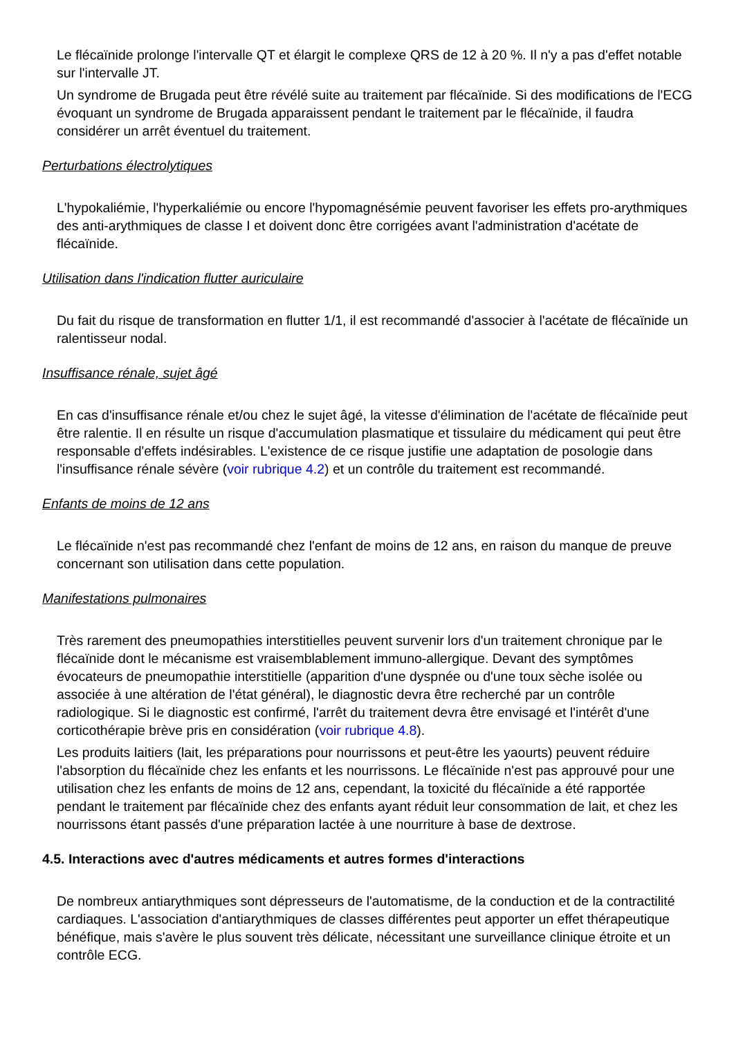Le flécaïnide prolonge l'intervalle QT et élargit le complexe QRS de 12 à 20 %. Il n'y a pas d'effet notable sur l'intervalle JT.
Un syndrome de Brugada peut être révélé suite au traitement par flécaïnide. Si des modifications de l'ECG évoquant un syndrome de Brugada apparaissent pendant le traitement par le flécaïnide, il faudra considérer un arrêt éventuel du traitement.
Perturbations électrolytiques
L'hypokaliémie, l'hyperkaliémie ou encore l'hypomagnésémie peuvent favoriser les effets pro-arythmiques des anti-arythmiques de classe I et doivent donc être corrigées avant l'administration d'acétate de flécaïnide.
Utilisation dans l'indication flutter auriculaire
Du fait du risque de transformation en flutter 1/1, il est recommandé d'associer à l'acétate de flécaïnide un ralentisseur nodal.
Insuffisance rénale, sujet âgé
En cas d'insuffisance rénale et/ou chez le sujet âgé, la vitesse d'élimination de l'acétate de flécaïnide peut être ralentie. Il en résulte un risque d'accumulation plasmatique et tissulaire du médicament qui peut être responsable d'effets indésirables. L'existence de ce risque justifie une adaptation de posologie dans l'insuffisance rénale sévère (voir rubrique 4.2) et un contrôle du traitement est recommandé.
Enfants de moins de 12 ans
Le flécaïnide n'est pas recommandé chez l'enfant de moins de 12 ans, en raison du manque de preuve concernant son utilisation dans cette population.
Manifestations pulmonaires
Très rarement des pneumopathies interstitielles peuvent survenir lors d'un traitement chronique par le flécaïnide dont le mécanisme est vraisemblablement immuno-allergique. Devant des symptômes évocateurs de pneumopathie interstitielle (apparition d'une dyspnée ou d'une toux sèche isolée ou associée à une altération de l'état général), le diagnostic devra être recherché par un contrôle radiologique. Si le diagnostic est confirmé, l'arrêt du traitement devra être envisagé et l'intérêt d'une corticothérapie brève pris en considération (voir rubrique 4.8).
Les produits laitiers (lait, les préparations pour nourrissons et peut-être les yaourts) peuvent réduire l'absorption du flécaïnide chez les enfants et les nourrissons. Le flécaïnide n'est pas approuvé pour une utilisation chez les enfants de moins de 12 ans, cependant, la toxicité du flécaïnide a été rapportée pendant le traitement par flécaïnide chez des enfants ayant réduit leur consommation de lait, et chez les nourrissons étant passés d'une préparation lactée à une nourriture à base de dextrose.
4.5. Interactions avec d'autres médicaments et autres formes d'interactions
De nombreux antiarythmiques sont dépresseurs de l'automatisme, de la conduction et de la contractilité cardiaques. L'association d'antiarythmiques de classes différentes peut apporter un effet thérapeutique bénéfique, mais s'avère le plus souvent très délicate, nécessitant une surveillance clinique étroite et un contrôle ECG.